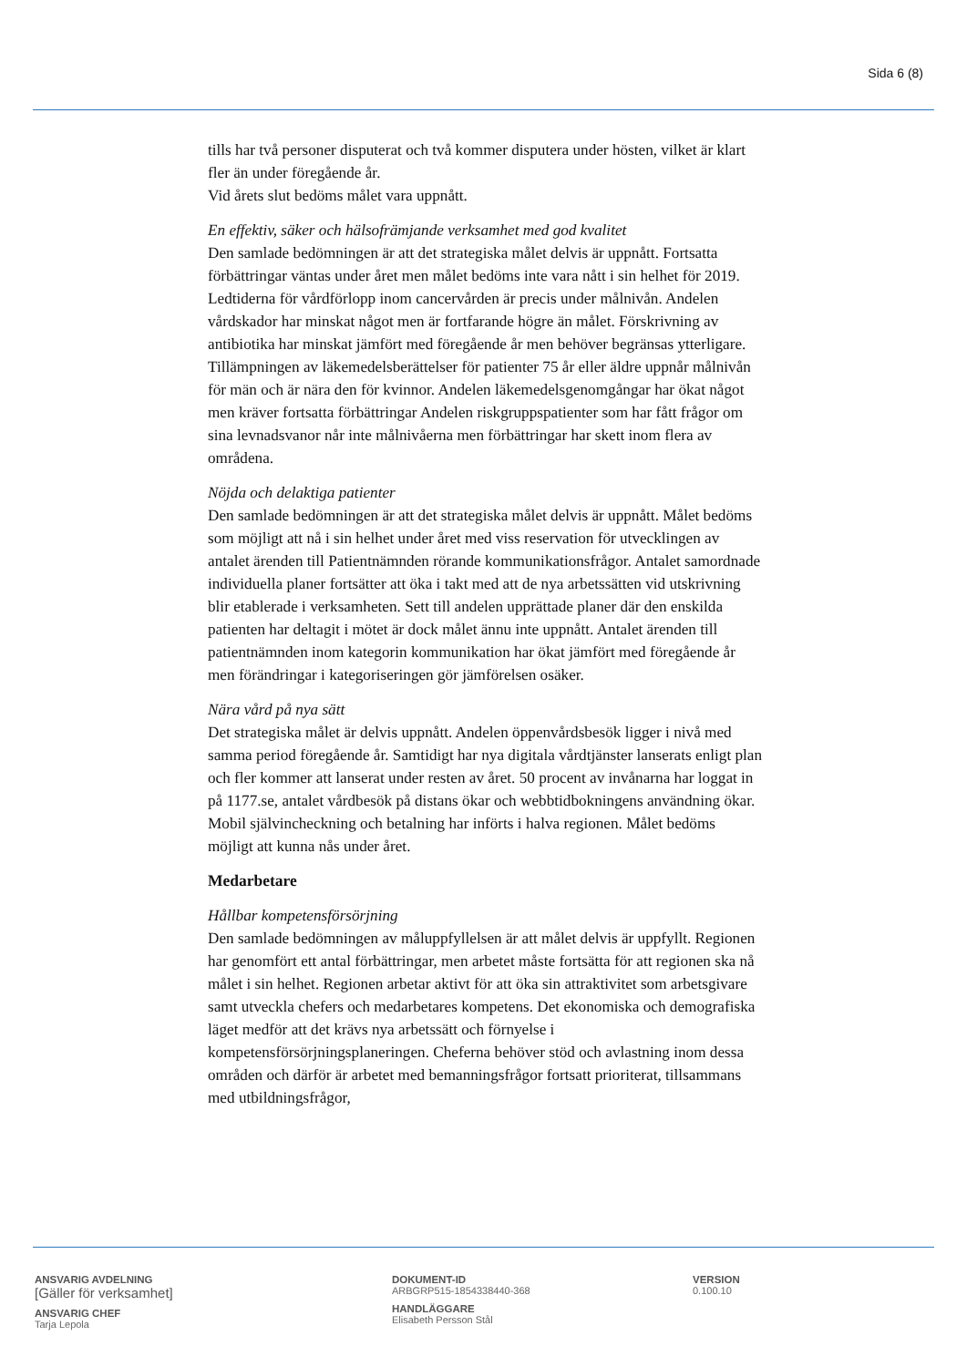Sida 6 (8)
tills har två personer disputerat och två kommer disputera under hösten, vilket är klart fler än under föregående år.
Vid årets slut bedöms målet vara uppnått.
En effektiv, säker och hälsofrämjande verksamhet med god kvalitet
Den samlade bedömningen är att det strategiska målet delvis är uppnått. Fortsatta förbättringar väntas under året men målet bedöms inte vara nått i sin helhet för 2019. Ledtiderna för vårdförlopp inom cancervården är precis under målnivån. Andelen vårdskador har minskat något men är fortfarande högre än målet. Förskrivning av antibiotika har minskat jämfört med föregående år men behöver begränsas ytterligare. Tillämpningen av läkemedelsberättelser för patienter 75 år eller äldre uppnår målnivån för män och är nära den för kvinnor. Andelen läkemedelsgenomgångar har ökat något men kräver fortsatta förbättringar Andelen riskgruppspatienter som har fått frågor om sina levnadsvanor når inte målnivåerna men förbättringar har skett inom flera av områdena.
Nöjda och delaktiga patienter
Den samlade bedömningen är att det strategiska målet delvis är uppnått. Målet bedöms som möjligt att nå i sin helhet under året med viss reservation för utvecklingen av antalet ärenden till Patientnämnden rörande kommunikationsfrågor. Antalet samordnade individuella planer fortsätter att öka i takt med att de nya arbetssätten vid utskrivning blir etablerade i verksamheten. Sett till andelen upprättade planer där den enskilda patienten har deltagit i mötet är dock målet ännu inte uppnått. Antalet ärenden till patientnämnden inom kategorin kommunikation har ökat jämfört med föregående år men förändringar i kategoriseringen gör jämförelsen osäker.
Nära vård på nya sätt
Det strategiska målet är delvis uppnått. Andelen öppenvårdsbesök ligger i nivå med samma period föregående år. Samtidigt har nya digitala vårdtjänster lanserats enligt plan och fler kommer att lanserat under resten av året. 50 procent av invånarna har loggat in på 1177.se, antalet vårdbesök på distans ökar och webbtidbokningens användning ökar. Mobil självincheckning och betalning har införts i halva regionen. Målet bedöms möjligt att kunna nås under året.
Medarbetare
Hållbar kompetensförsörjning
Den samlade bedömningen av måluppfyllelsen är att målet delvis är uppfyllt. Regionen har genomfört ett antal förbättringar, men arbetet måste fortsätta för att regionen ska nå målet i sin helhet. Regionen arbetar aktivt för att öka sin attraktivitet som arbetsgivare samt utveckla chefers och medarbetares kompetens. Det ekonomiska och demografiska läget medför att det krävs nya arbetssätt och förnyelse i kompetensförsörjningsplaneringen. Cheferna behöver stöd och avlastning inom dessa områden och därför är arbetet med bemanningsfrågor fortsatt prioriterat, tillsammans med utbildningsfrågor,
ANSVARIG AVDELNING
[Gäller för verksamhet]
ANSVARIG CHEF
Tarja Lepola
DOKUMENT-ID
ARBGRP515-1854338440-368
HANDLÄGGARE
Elisabeth Persson Stål
VERSION
0.100.10